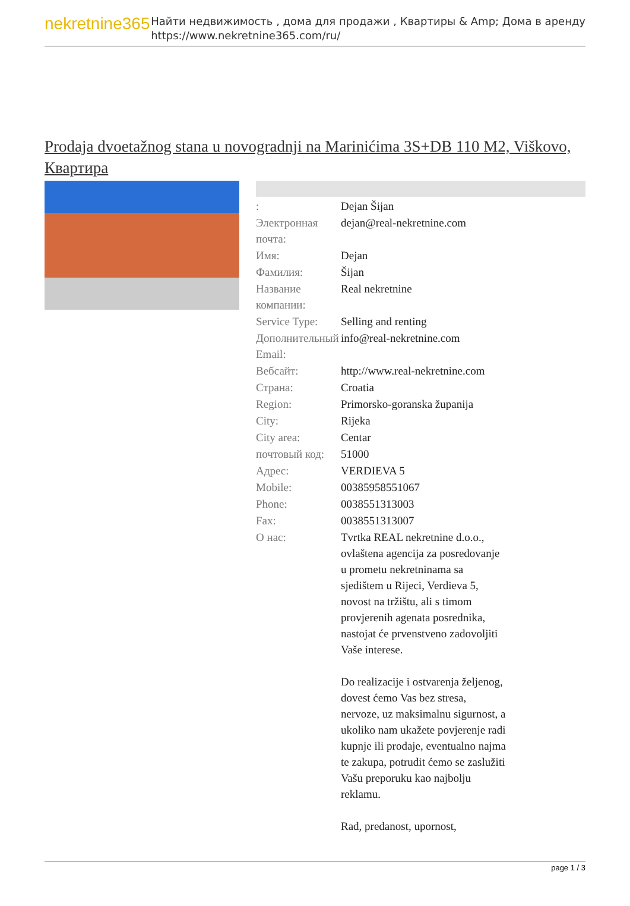nekretnine365
Найти недвижимость , дома для продажи , Квартиры & Amp; Дома в аренду
https://www.nekretnine365.com/ru/
Prodaja dvoetažnog stana u novogradnji na Marinićima 3S+DB 110 M2, Viškovo, Квартира
| : | Dejan Šijan |
| Электронная почта: | dejan@real-nekretnine.com |
| Имя: | Dejan |
| Фамилия: | Šijan |
| Название компании: | Real nekretnine |
| Service Type: | Selling and renting |
| Дополнительный Email: | info@real-nekretnine.com |
| Вебсайт: | http://www.real-nekretnine.com |
| Страна: | Croatia |
| Region: | Primorsko-goranska županija |
| City: | Rijeka |
| City area: | Centar |
| почтовый код: | 51000 |
| Адрес: | VERDIEVA 5 |
| Mobile: | 00385958551067 |
| Phone: | 0038551313003 |
| Fax: | 0038551313007 |
| О нас: | Tvrtka REAL nekretnine d.o.o., ovlaštena agencija za posredovanje u prometu nekretninama sa sjedištem u Rijeci, Verdieva 5, novost na tržištu, ali s timom provjerenih agenata posrednika, nastojat će prvenstveno zadovoljiti Vaše interese. Do realizacije i ostvarenja željenog, dovest ćemo Vas bez stresa, nervoze, uz maksimalnu sigurnost, a ukoliko nam ukažete povjerenje radi kupnje ili prodaje, eventualno najma te zakupa, potrudit ćemo se zaslužiti Vašu preporuku kao najbolju reklamu. Rad, predanost, upornost, |
page 1 / 3